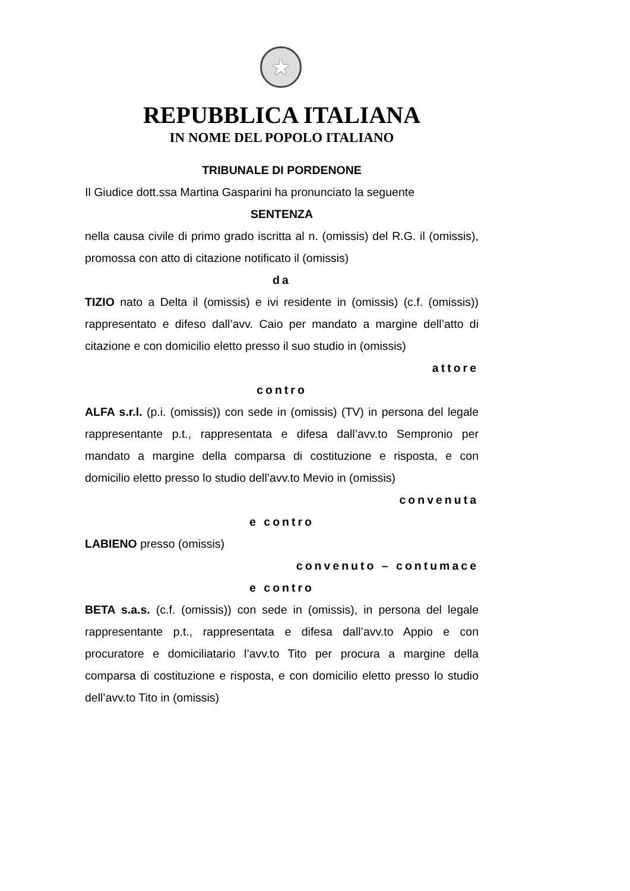★
REPUBBLICA ITALIANA
IN NOME DEL POPOLO ITALIANO
TRIBUNALE DI PORDENONE
Il Giudice dott.ssa Martina Gasparini ha pronunciato la seguente
SENTENZA
nella causa civile di primo grado iscritta al n. (omissis) del R.G. il (omissis), promossa con atto di citazione notificato il (omissis)
da
TIZIO nato a Delta il (omissis) e ivi residente in (omissis) (c.f. (omissis)) rappresentato e difeso dall’avv. Caio per mandato a margine dell’atto di citazione e con domicilio eletto presso il suo studio in (omissis)
attore
contro
ALFA s.r.l. (p.i. (omissis)) con sede in (omissis) (TV) in persona del legale rappresentante p.t., rappresentata e difesa dall’avv.to Sempronio per mandato a margine della comparsa di costituzione e risposta, e con domicilio eletto presso lo studio dell’avv.to Mevio in (omissis)
convenuta
e contro
LABIENO presso (omissis)
convenuto – contumace
e contro
BETA s.a.s. (c.f. (omissis)) con sede in (omissis), in persona del legale rappresentante p.t., rappresentata e difesa dall’avv.to Appio e con procuratore e domiciliatario l’avv.to Tito per procura a margine della comparsa di costituzione e risposta, e con domicilio eletto presso lo studio dell’avv.to Tito in (omissis)